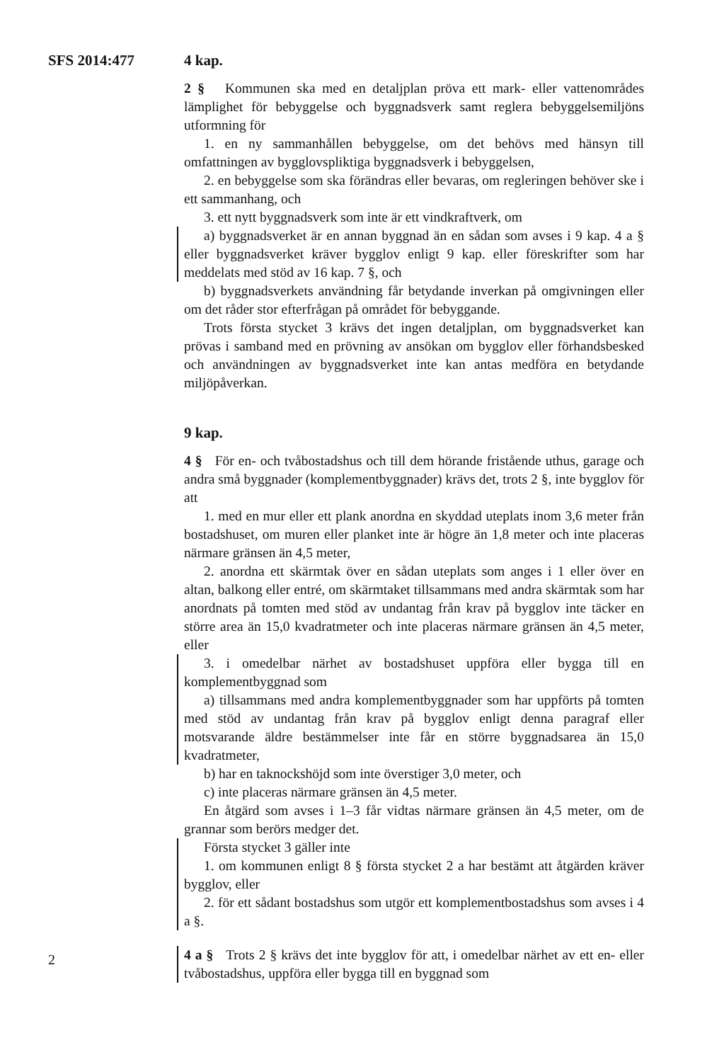SFS 2014:477 4 kap.
2 § Kommunen ska med en detaljplan pröva ett mark- eller vattenområdes lämplighet för bebyggelse och byggnadsverk samt reglera bebyggelsemiljöns utformning för
1. en ny sammanhållen bebyggelse, om det behövs med hänsyn till omfattningen av bygglovspliktiga byggnadsverk i bebyggelsen,
2. en bebyggelse som ska förändras eller bevaras, om regleringen behöver ske i ett sammanhang, och
3. ett nytt byggnadsverk som inte är ett vindkraftverk, om
a) byggnadsverket är en annan byggnad än en sådan som avses i 9 kap. 4 a § eller byggnadsverket kräver bygglov enligt 9 kap. eller föreskrifter som har meddelats med stöd av 16 kap. 7 §, och
b) byggnadsverkets användning får betydande inverkan på omgivningen eller om det råder stor efterfrågan på området för bebyggande.
Trots första stycket 3 krävs det ingen detaljplan, om byggnadsverket kan prövas i samband med en prövning av ansökan om bygglov eller förhandsbesked och användningen av byggnadsverket inte kan antas medföra en betydande miljöpåverkan.
9 kap.
4 § För en- och tvåbostadshus och till dem hörande fristående uthus, garage och andra små byggnader (komplementbyggnader) krävs det, trots 2 §, inte bygglov för att
1. med en mur eller ett plank anordna en skyddad uteplats inom 3,6 meter från bostadshuset, om muren eller planket inte är högre än 1,8 meter och inte placeras närmare gränsen än 4,5 meter,
2. anordna ett skärmtak över en sådan uteplats som anges i 1 eller över en altan, balkong eller entré, om skärmtaket tillsammans med andra skärmtak som har anordnats på tomten med stöd av undantag från krav på bygglov inte täcker en större area än 15,0 kvadratmeter och inte placeras närmare gränsen än 4,5 meter, eller
3. i omedelbar närhet av bostadshuset uppföra eller bygga till en komplementbyggnad som
a) tillsammans med andra komplementbyggnader som har uppförts på tomten med stöd av undantag från krav på bygglov enligt denna paragraf eller motsvarande äldre bestämmelser inte får en större byggnadsarea än 15,0 kvadratmeter,
b) har en taknockshöjd som inte överstiger 3,0 meter, och
c) inte placeras närmare gränsen än 4,5 meter.
En åtgärd som avses i 1–3 får vidtas närmare gränsen än 4,5 meter, om de grannar som berörs medger det.
Första stycket 3 gäller inte
1. om kommunen enligt 8 § första stycket 2 a har bestämt att åtgärden kräver bygglov, eller
2. för ett sådant bostadshus som utgör ett komplementbostadshus som avses i 4 a §.
4 a § Trots 2 § krävs det inte bygglov för att, i omedelbar närhet av ett en- eller tvåbostadshus, uppföra eller bygga till en byggnad som
2